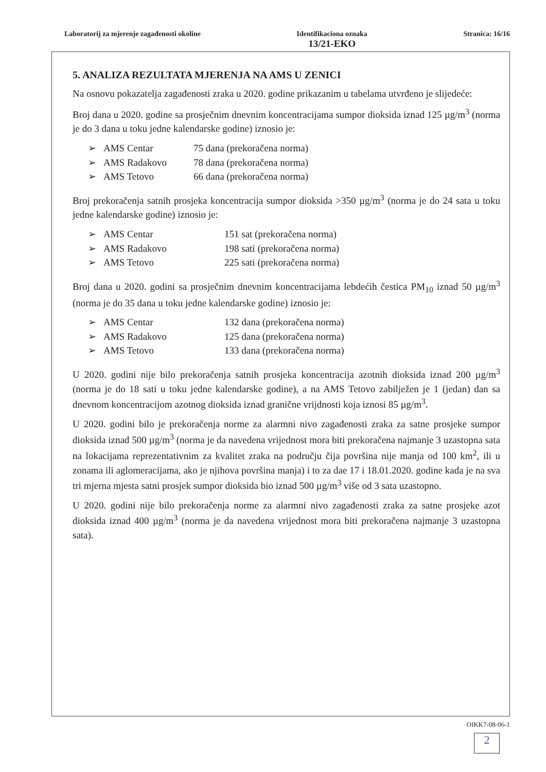Laboratorij za mjerenje zagađenosti okoline
Identifikaciona oznaka
13/21-EKO
Stranica: 16/16
5. ANALIZA REZULTATA MJERENJA NA AMS U ZENICI
Na osnovu pokazatelja zagađenosti zraka u 2020. godine prikazanim u tabelama utvrđeno je slijedeće:
Broj dana u 2020. godine sa prosječnim dnevnim koncentracijama sumpor dioksida iznad 125 µg/m<sup>3</sup> (norma je do 3 dana u toku jedne kalendarske godine) iznosio je:
➢ AMS Centar 75 dana (prekoračena norma)
➢ AMS Radakovo 78 dana (prekoračena norma)
➢ AMS Tetovo 66 dana (prekoračena norma)
Broj prekoračenja satnih prosjeka koncentracija sumpor dioksida >350 µg/m<sup>3</sup> (norma je do 24 sata u toku jedne kalendarske godine) iznosio je:
➢ AMS Centar 151 sat (prekoračena norma)
➢ AMS Radakovo 198 sati (prekoračena norma)
➢ AMS Tetovo 225 sati (prekoračena norma)
Broj dana u 2020. godini sa prosječnim dnevnim koncentracijama lebdećih čestica PM<sub>10</sub> iznad 50 µg/m<sup>3</sup> (norma je do 35 dana u toku jedne kalendarske godine) iznosio je:
➢ AMS Centar 132 dana (prekoračena norma)
➢ AMS Radakovo 125 dana (prekoračena norma)
➢ AMS Tetovo 133 dana (prekoračena norma)
U 2020. godini nije bilo prekoračenja satnih prosjeka koncentracija azotnih dioksida iznad 200 µg/m<sup>3</sup> (norma je do 18 sati u toku jedne kalendarske godine), a na AMS Tetovo zabilježen je 1 (jedan) dan sa dnevnom koncentracijom azotnog dioksida iznad granične vrijdnosti koja iznosi 85 µg/m<sup>3</sup>.
U 2020. godini bilo je prekoračenja norme za alarmni nivo zagađenosti zraka za satne prosjeke sumpor dioksida iznad 500 µg/m<sup>3</sup> (norma je da navedena vrijednost mora biti prekoračena najmanje 3 uzastopna sata na lokacijama reprezentativnim za kvalitet zraka na području čija površina nije manja od 100 km<sup>2</sup>, ili u zonama ili aglomeracijama, ako je njihova površina manja) i to za dae 17 i 18.01.2020. godine kada je na sva tri mjerna mjesta satni prosjek sumpor dioksida bio iznad 500 µg/m<sup>3</sup> više od 3 sata uzastopno.
U 2020. godini nije bilo prekoračenja norme za alarmni nivo zagađenosti zraka za satne prosjeke azot dioksida iznad 400 µg/m<sup>3</sup> (norma je da navedena vrijednost mora biti prekoračena najmanje 3 uzastopna sata).
OIKK7-08-06-1
2